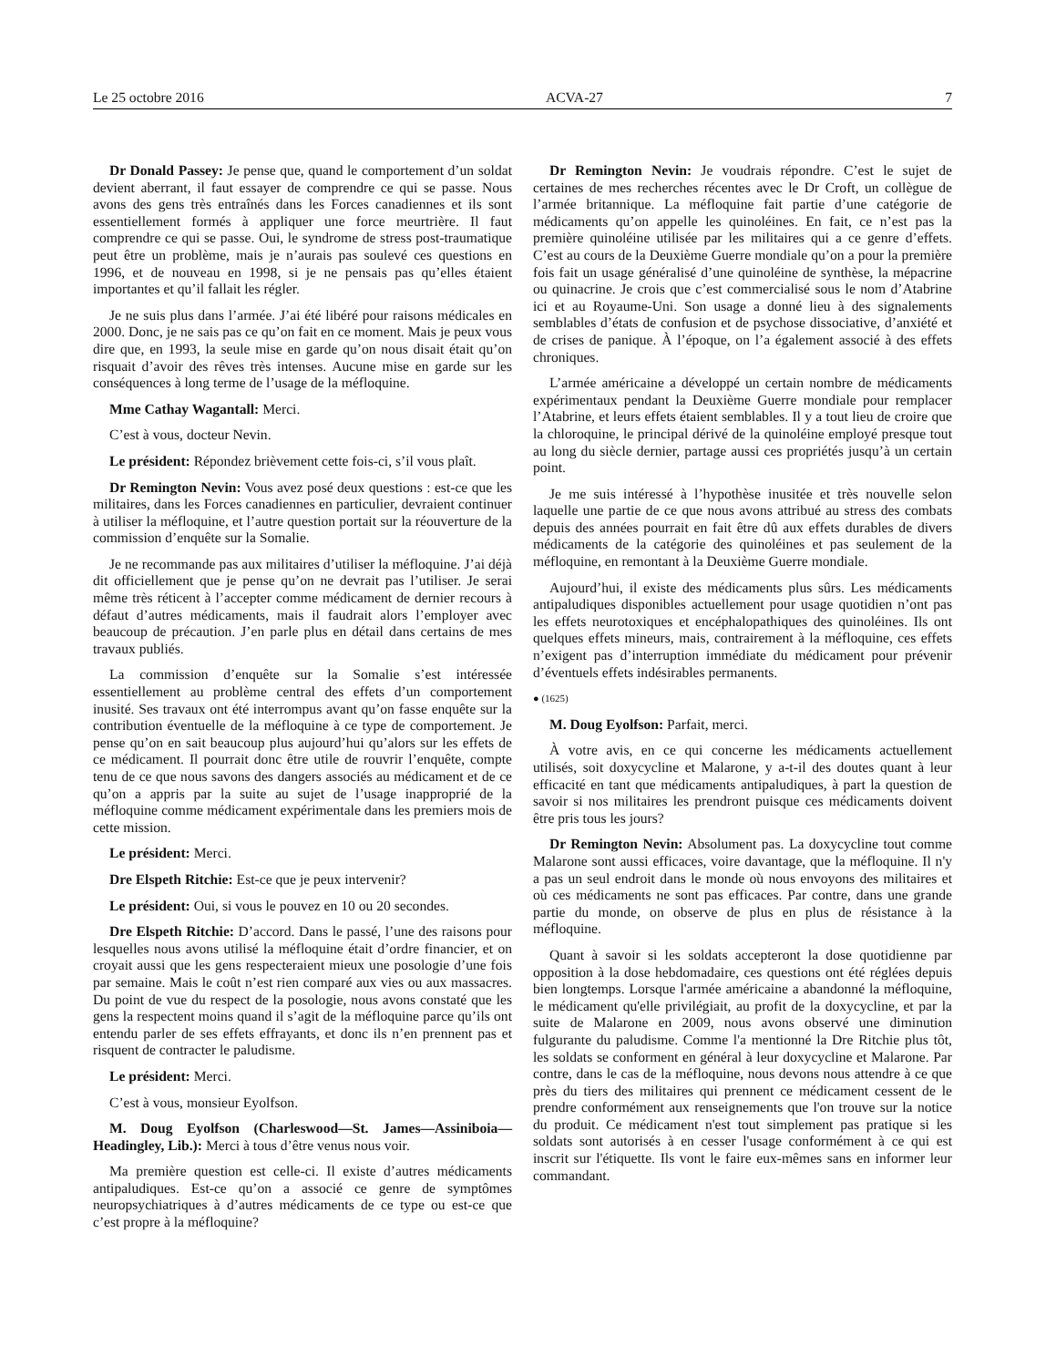Le 25 octobre 2016 ACVA-27 7
Dr Donald Passey: Je pense que, quand le comportement d’un soldat devient aberrant, il faut essayer de comprendre ce qui se passe. Nous avons des gens très entraînés dans les Forces canadiennes et ils sont essentiellement formés à appliquer une force meurtrière. Il faut comprendre ce qui se passe. Oui, le syndrome de stress post-traumatique peut être un problème, mais je n’aurais pas soulevé ces questions en 1996, et de nouveau en 1998, si je ne pensais pas qu’elles étaient importantes et qu’il fallait les régler.
Je ne suis plus dans l’armée. J’ai été libéré pour raisons médicales en 2000. Donc, je ne sais pas ce qu’on fait en ce moment. Mais je peux vous dire que, en 1993, la seule mise en garde qu’on nous disait était qu’on risquait d’avoir des rêves très intenses. Aucune mise en garde sur les conséquences à long terme de l’usage de la méfloquine.
Mme Cathay Wagantall: Merci.
C’est à vous, docteur Nevin.
Le président: Répondez brièvement cette fois-ci, s’il vous plaît.
Dr Remington Nevin: Vous avez posé deux questions : est-ce que les militaires, dans les Forces canadiennes en particulier, devraient continuer à utiliser la méfloquine, et l’autre question portait sur la réouverture de la commission d’enquête sur la Somalie.
Je ne recommande pas aux militaires d’utiliser la méfloquine. J’ai déjà dit officiellement que je pense qu’on ne devrait pas l’utiliser. Je serai même très réticent à l’accepter comme médicament de dernier recours à défaut d’autres médicaments, mais il faudrait alors l’employer avec beaucoup de précaution. J’en parle plus en détail dans certains de mes travaux publiés.
La commission d’enquête sur la Somalie s’est intéressée essentiellement au problème central des effets d’un comportement inusité. Ses travaux ont été interrompus avant qu’on fasse enquête sur la contribution éventuelle de la méfloquine à ce type de comportement. Je pense qu’on en sait beaucoup plus aujourd’hui qu’alors sur les effets de ce médicament. Il pourrait donc être utile de rouvrir l’enquête, compte tenu de ce que nous savons des dangers associés au médicament et de ce qu’on a appris par la suite au sujet de l’usage inapproprié de la méfloquine comme médicament expérimentale dans les premiers mois de cette mission.
Le président: Merci.
Dre Elspeth Ritchie: Est-ce que je peux intervenir?
Le président: Oui, si vous le pouvez en 10 ou 20 secondes.
Dre Elspeth Ritchie: D’accord. Dans le passé, l’une des raisons pour lesquelles nous avons utilisé la méfloquine était d’ordre financier, et on croyait aussi que les gens respecteraient mieux une posologie d’une fois par semaine. Mais le coût n’est rien comparé aux vies ou aux massacres. Du point de vue du respect de la posologie, nous avons constaté que les gens la respectent moins quand il s’agit de la méfloquine parce qu’ils ont entendu parler de ses effets effrayants, et donc ils n’en prennent pas et risquent de contracter le paludisme.
Le président: Merci.
C’est à vous, monsieur Eyolfson.
M. Doug Eyolfson (Charleswood—St. James—Assiniboia—Headingley, Lib.): Merci à tous d’être venus nous voir.
Ma première question est celle-ci. Il existe d’autres médicaments antipaludiques. Est-ce qu’on a associé ce genre de symptômes neuropsychiatriques à d’autres médicaments de ce type ou est-ce que c’est propre à la méfloquine?
Dr Remington Nevin: Je voudrais répondre. C’est le sujet de certaines de mes recherches récentes avec le Dr Croft, un collègue de l’armée britannique. La méfloquine fait partie d’une catégorie de médicaments qu’on appelle les quinoléines. En fait, ce n’est pas la première quinoléine utilisée par les militaires qui a ce genre d’effets. C’est au cours de la Deuxième Guerre mondiale qu’on a pour la première fois fait un usage généralisé d’une quinoléine de synthèse, la mépacrine ou quinacrine. Je crois que c’est commercialisé sous le nom d’Atabrine ici et au Royaume-Uni. Son usage a donné lieu à des signalements semblables d’états de confusion et de psychose dissociative, d’anxiété et de crises de panique. À l’époque, on l’a également associé à des effets chroniques.
L’armée américaine a développé un certain nombre de médicaments expérimentaux pendant la Deuxième Guerre mondiale pour remplacer l’Atabrine, et leurs effets étaient semblables. Il y a tout lieu de croire que la chloroquine, le principal dérivé de la quinoléine employé presque tout au long du siècle dernier, partage aussi ces propriétés jusqu’à un certain point.
Je me suis intéressé à l’hypothèse inusitée et très nouvelle selon laquelle une partie de ce que nous avons attribué au stress des combats depuis des années pourrait en fait être dû aux effets durables de divers médicaments de la catégorie des quinoléines et pas seulement de la méfloquine, en remontant à la Deuxième Guerre mondiale.
Aujourd’hui, il existe des médicaments plus sûrs. Les médicaments antipaludiques disponibles actuellement pour usage quotidien n’ont pas les effets neurotoxiques et encéphalopathiques des quinoléines. Ils ont quelques effets mineurs, mais, contrairement à la méfloquine, ces effets n’exigent pas d’interruption immédiate du médicament pour prévenir d’éventuels effets indésirables permanents.
● (1625)
M. Doug Eyolfson: Parfait, merci.
À votre avis, en ce qui concerne les médicaments actuellement utilisés, soit doxycycline et Malarone, y a-t-il des doutes quant à leur efficacité en tant que médicaments antipaludiques, à part la question de savoir si nos militaires les prendront puisque ces médicaments doivent être pris tous les jours?
Dr Remington Nevin: Absolument pas. La doxycycline tout comme Malarone sont aussi efficaces, voire davantage, que la méfloquine. Il n'y a pas un seul endroit dans le monde où nous envoyons des militaires et où ces médicaments ne sont pas efficaces. Par contre, dans une grande partie du monde, on observe de plus en plus de résistance à la méfloquine.
Quant à savoir si les soldats accepteront la dose quotidienne par opposition à la dose hebdomadaire, ces questions ont été réglées depuis bien longtemps. Lorsque l'armée américaine a abandonné la méfloquine, le médicament qu'elle privilégiait, au profit de la doxycycline, et par la suite de Malarone en 2009, nous avons observé une diminution fulgurante du paludisme. Comme l'a mentionné la Dre Ritchie plus tôt, les soldats se conforment en général à leur doxycycline et Malarone. Par contre, dans le cas de la méfloquine, nous devons nous attendre à ce que près du tiers des militaires qui prennent ce médicament cessent de le prendre conformément aux renseignements que l'on trouve sur la notice du produit. Ce médicament n'est tout simplement pas pratique si les soldats sont autorisés à en cesser l'usage conformément à ce qui est inscrit sur l'étiquette. Ils vont le faire eux-mêmes sans en informer leur commandant.